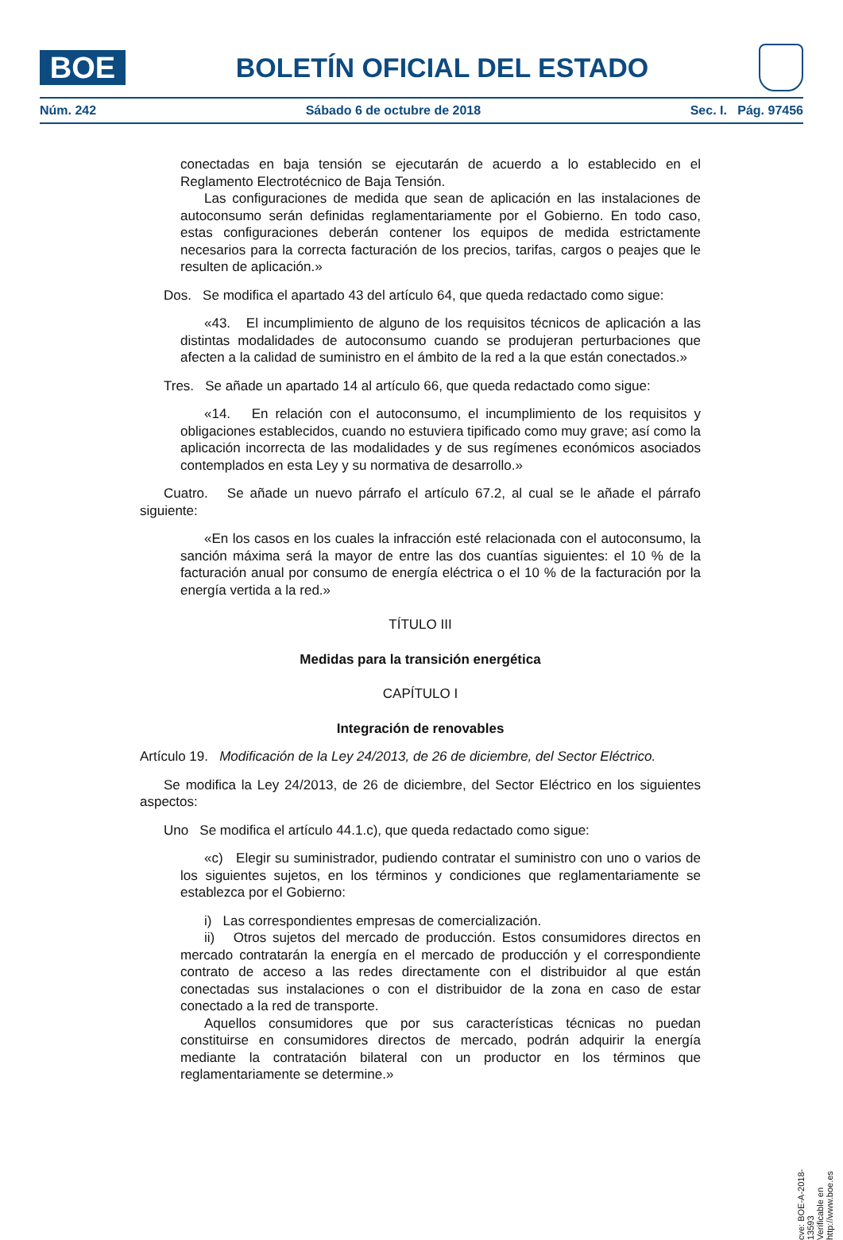BOE
BOLETÍN OFICIAL DEL ESTADO
Núm. 242 Sábado 6 de octubre de 2018 Sec. I. Pág. 97456
conectadas en baja tensión se ejecutarán de acuerdo a lo establecido en el Reglamento Electrotécnico de Baja Tensión.
Las configuraciones de medida que sean de aplicación en las instalaciones de autoconsumo serán definidas reglamentariamente por el Gobierno. En todo caso, estas configuraciones deberán contener los equipos de medida estrictamente necesarios para la correcta facturación de los precios, tarifas, cargos o peajes que le resulten de aplicación.»
Dos. Se modifica el apartado 43 del artículo 64, que queda redactado como sigue:
«43. El incumplimiento de alguno de los requisitos técnicos de aplicación a las distintas modalidades de autoconsumo cuando se produjeran perturbaciones que afecten a la calidad de suministro en el ámbito de la red a la que están conectados.»
Tres. Se añade un apartado 14 al artículo 66, que queda redactado como sigue:
«14. En relación con el autoconsumo, el incumplimiento de los requisitos y obligaciones establecidos, cuando no estuviera tipificado como muy grave; así como la aplicación incorrecta de las modalidades y de sus regímenes económicos asociados contemplados en esta Ley y su normativa de desarrollo.»
Cuatro. Se añade un nuevo párrafo el artículo 67.2, al cual se le añade el párrafo siguiente:
«En los casos en los cuales la infracción esté relacionada con el autoconsumo, la sanción máxima será la mayor de entre las dos cuantías siguientes: el 10 % de la facturación anual por consumo de energía eléctrica o el 10 % de la facturación por la energía vertida a la red.»
TÍTULO III
Medidas para la transición energética
CAPÍTULO I
Integración de renovables
Artículo 19. Modificación de la Ley 24/2013, de 26 de diciembre, del Sector Eléctrico.
Se modifica la Ley 24/2013, de 26 de diciembre, del Sector Eléctrico en los siguientes aspectos:
Uno Se modifica el artículo 44.1.c), que queda redactado como sigue:
«c) Elegir su suministrador, pudiendo contratar el suministro con uno o varios de los siguientes sujetos, en los términos y condiciones que reglamentariamente se establezca por el Gobierno:
i) Las correspondientes empresas de comercialización.
ii) Otros sujetos del mercado de producción. Estos consumidores directos en mercado contratarán la energía en el mercado de producción y el correspondiente contrato de acceso a las redes directamente con el distribuidor al que están conectadas sus instalaciones o con el distribuidor de la zona en caso de estar conectado a la red de transporte.
Aquellos consumidores que por sus características técnicas no puedan constituirse en consumidores directos de mercado, podrán adquirir la energía mediante la contratación bilateral con un productor en los términos que reglamentariamente se determine.»
cve: BOE-A-2018-13593
Verificable en http://www.boe.es